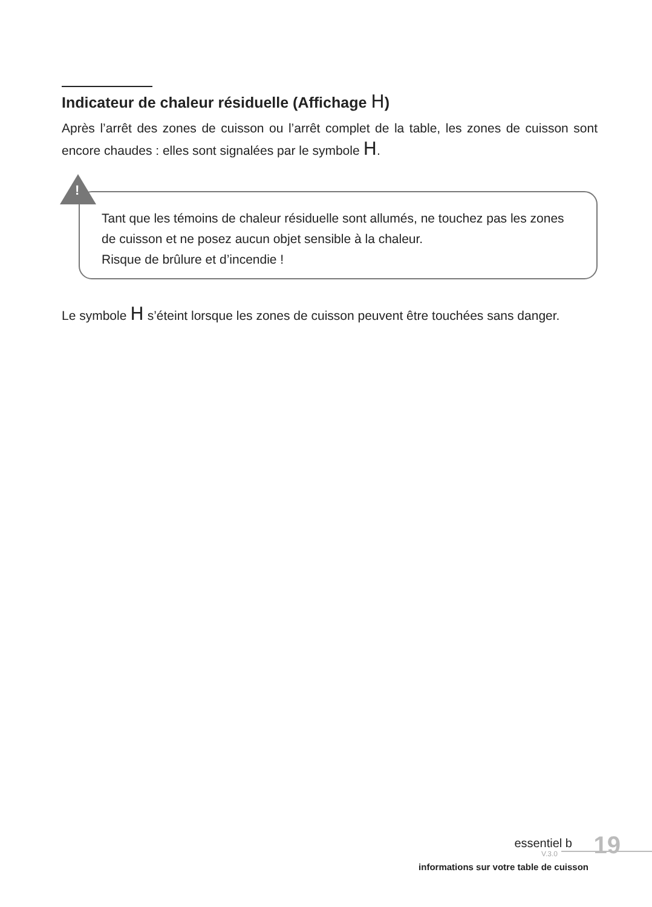Indicateur de chaleur résiduelle (Affichage H)
Après l’arrêt des zones de cuisson ou l’arrêt complet de la table, les zones de cuisson sont encore chaudes : elles sont signalées par le symbole H.
!
Tant que les témoins de chaleur résiduelle sont allumés, ne touchez pas les zones de cuisson et ne posez aucun objet sensible à la chaleur.
Risque de brûlure et d’incendie !
Le symbole H s’éteint lorsque les zones de cuisson peuvent être touchées sans danger.
essentiel b 19 V.3.0
informations sur votre table de cuisson